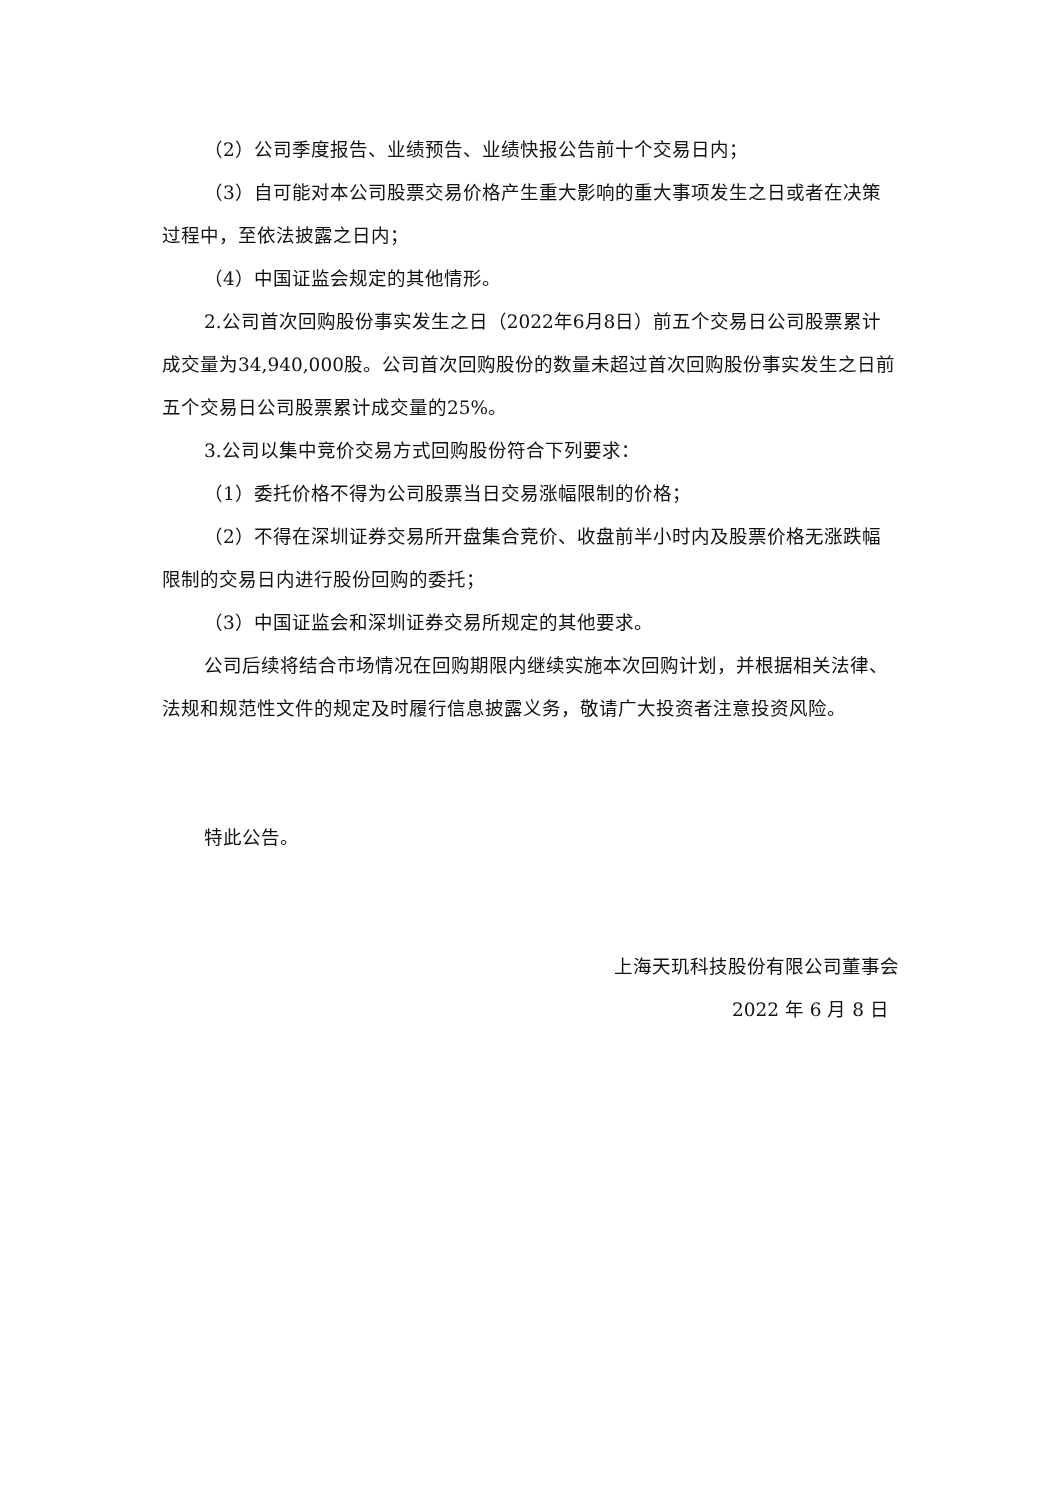（2）公司季度报告、业绩预告、业绩快报公告前十个交易日内；
（3）自可能对本公司股票交易价格产生重大影响的重大事项发生之日或者在决策过程中，至依法披露之日内；
（4）中国证监会规定的其他情形。
2.公司首次回购股份事实发生之日（2022年6月8日）前五个交易日公司股票累计成交量为34,940,000股。公司首次回购股份的数量未超过首次回购股份事实发生之日前五个交易日公司股票累计成交量的25%。
3.公司以集中竞价交易方式回购股份符合下列要求：
（1）委托价格不得为公司股票当日交易涨幅限制的价格；
（2）不得在深圳证券交易所开盘集合竞价、收盘前半小时内及股票价格无涨跌幅限制的交易日内进行股份回购的委托；
（3）中国证监会和深圳证券交易所规定的其他要求。
公司后续将结合市场情况在回购期限内继续实施本次回购计划，并根据相关法律、法规和规范性文件的规定及时履行信息披露义务，敬请广大投资者注意投资风险。
特此公告。
上海天玑科技股份有限公司董事会
2022 年 6 月 8 日